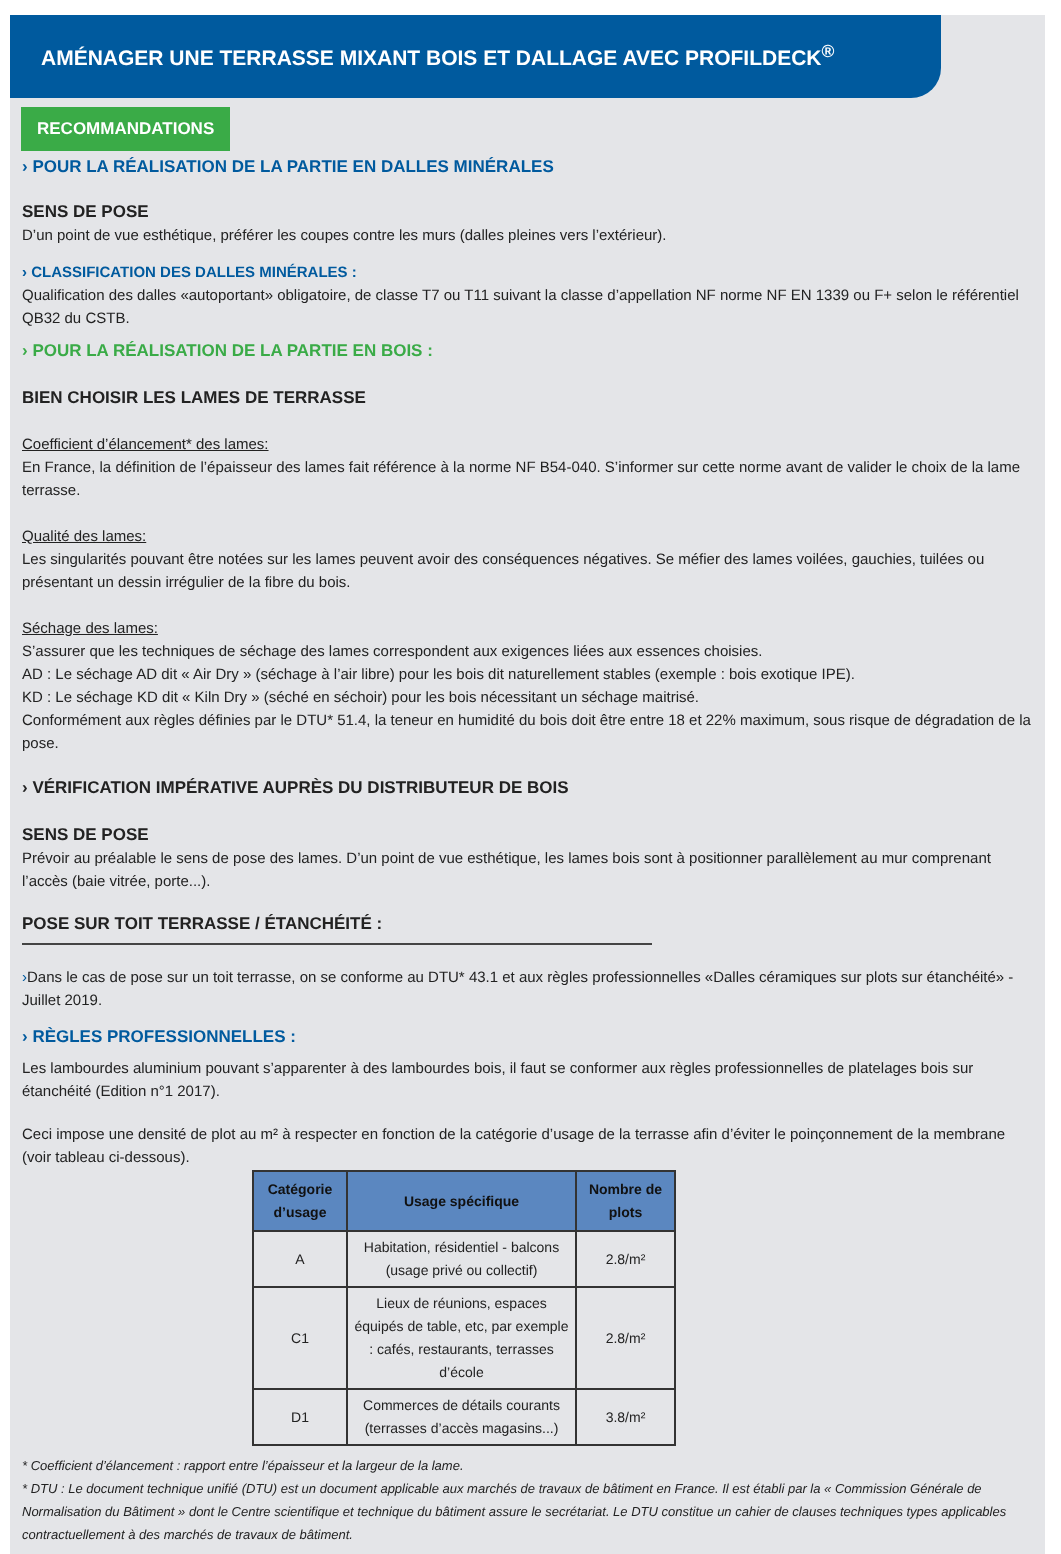AMÉNAGER UNE TERRASSE MIXANT BOIS ET DALLAGE AVEC PROFILDECK<sup>®</sup>
RECOMMANDATIONS
› POUR LA RÉALISATION DE LA PARTIE EN DALLES MINÉRALES
SENS DE POSE
D’un point de vue esthétique, préférer les coupes contre les murs (dalles pleines vers l’extérieur).
› CLASSIFICATION DES DALLES MINÉRALES :
Qualification des dalles «autoportant» obligatoire, de classe T7 ou T11 suivant la classe d’appellation NF norme NF EN 1339 ou F+ selon le référentiel QB32 du CSTB.
› POUR LA RÉALISATION DE LA PARTIE EN BOIS :
BIEN CHOISIR LES LAMES DE TERRASSE
Coefficient d’élancement* des lames:
En France, la définition de l’épaisseur des lames fait référence à la norme NF B54-040. S’informer sur cette norme avant de valider le choix de la lame terrasse.
Qualité des lames:
Les singularités pouvant être notées sur les lames peuvent avoir des conséquences négatives. Se méfier des lames voilées, gauchies, tuilées ou présentant un dessin irrégulier de la fibre du bois.
Séchage des lames:
S’assurer que les techniques de séchage des lames correspondent aux exigences liées aux essences choisies.
AD : Le séchage AD dit « Air Dry » (séchage à l’air libre) pour les bois dit naturellement stables (exemple : bois exotique IPE).
KD : Le séchage KD dit « Kiln Dry » (séché en séchoir) pour les bois nécessitant un séchage maitrisé.
Conformément aux règles définies par le DTU* 51.4, la teneur en humidité du bois doit être entre 18 et 22% maximum, sous risque de dégradation de la pose.
› VÉRIFICATION IMPÉRATIVE AUPRÈS DU DISTRIBUTEUR DE BOIS
SENS DE POSE
Prévoir au préalable le sens de pose des lames. D’un point de vue esthétique, les lames bois sont à positionner parallèlement au mur comprenant l’accès (baie vitrée, porte...).
POSE SUR TOIT TERRASSE / ÉTANCHÉITÉ :
›Dans le cas de pose sur un toit terrasse, on se conforme au DTU* 43.1 et aux règles professionnelles «Dalles céramiques sur plots sur étanchéité» - Juillet 2019.
› RÈGLES PROFESSIONNELLES :
Les lambourdes aluminium pouvant s’apparenter à des lambourdes bois, il faut se conformer aux règles professionnelles de platelages bois sur étanchéité (Edition n°1 2017).
Ceci impose une densité de plot au m² à respecter en fonction de la catégorie d’usage de la terrasse afin d’éviter le poinçonnement de la membrane (voir tableau ci-dessous).
| Catégorie d’usage | Usage spécifique | Nombre de plots |
| --- | --- | --- |
| A | Habitation, résidentiel - balcons (usage privé ou collectif) | 2.8/m² |
| C1 | Lieux de réunions, espaces équipés de table, etc, par exemple : cafés, restaurants, terrasses d’école | 2.8/m² |
| D1 | Commerces de détails courants (terrasses d’accès magasins...) | 3.8/m² |
* Coefficient d’élancement : rapport entre l’épaisseur et la largeur de la lame.
* DTU : Le document technique unifié (DTU) est un document applicable aux marchés de travaux de bâtiment en France. Il est établi par la « Commission Générale de Normalisation du Bâtiment » dont le Centre scientifique et technique du bâtiment assure le secrétariat. Le DTU constitue un cahier de clauses techniques types applicables contractuellement à des marchés de travaux de bâtiment.